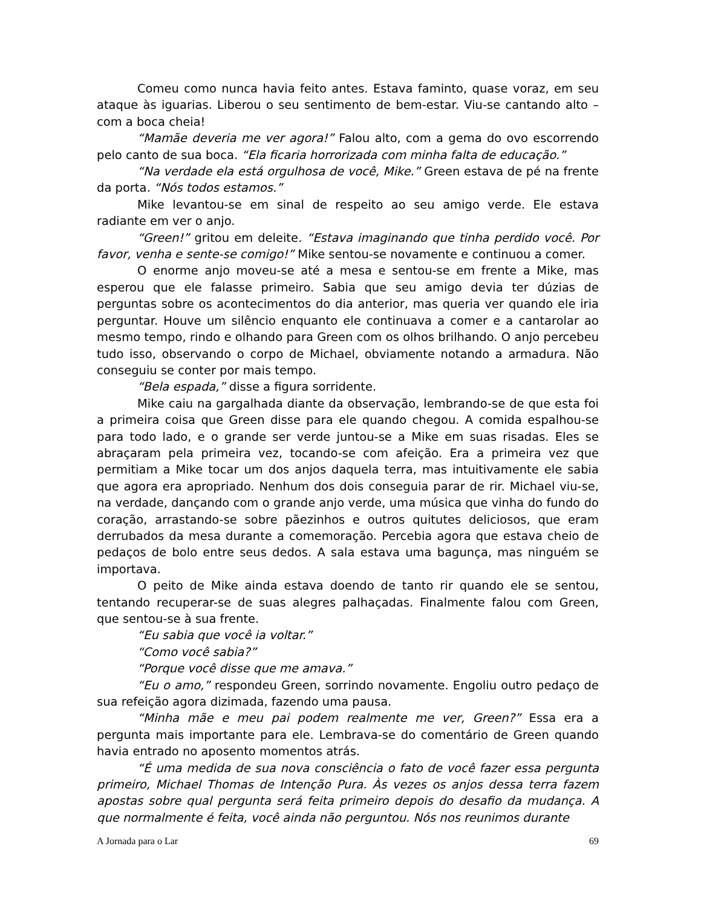Comeu como nunca havia feito antes. Estava faminto, quase voraz, em seu ataque às iguarias. Liberou o seu sentimento de bem-estar. Viu-se cantando alto – com a boca cheia!
“Mamãe deveria me ver agora!” Falou alto, com a gema do ovo escorrendo pelo canto de sua boca. “Ela ficaria horrorizada com minha falta de educação.”
“Na verdade ela está orgulhosa de você, Mike.” Green estava de pé na frente da porta. “Nós todos estamos.”
Mike levantou-se em sinal de respeito ao seu amigo verde. Ele estava radiante em ver o anjo.
“Green!” gritou em deleite. “Estava imaginando que tinha perdido você. Por favor, venha e sente-se comigo!” Mike sentou-se novamente e continuou a comer.
O enorme anjo moveu-se até a mesa e sentou-se em frente a Mike, mas esperou que ele falasse primeiro. Sabia que seu amigo devia ter dúzias de perguntas sobre os acontecimentos do dia anterior, mas queria ver quando ele iria perguntar. Houve um silêncio enquanto ele continuava a comer e a cantarolar ao mesmo tempo, rindo e olhando para Green com os olhos brilhando. O anjo percebeu tudo isso, observando o corpo de Michael, obviamente notando a armadura. Não conseguiu se conter por mais tempo.
“Bela espada,” disse a figura sorridente.
Mike caiu na gargalhada diante da observação, lembrando-se de que esta foi a primeira coisa que Green disse para ele quando chegou. A comida espalhou-se para todo lado, e o grande ser verde juntou-se a Mike em suas risadas. Eles se abraçaram pela primeira vez, tocando-se com afeição. Era a primeira vez que permitiam a Mike tocar um dos anjos daquela terra, mas intuitivamente ele sabia que agora era apropriado. Nenhum dos dois conseguia parar de rir. Michael viu-se, na verdade, dançando com o grande anjo verde, uma música que vinha do fundo do coração, arrastando-se sobre pãezinhos e outros quitutes deliciosos, que eram derrubados da mesa durante a comemoração. Percebia agora que estava cheio de pedaços de bolo entre seus dedos. A sala estava uma bagunça, mas ninguém se importava.
O peito de Mike ainda estava doendo de tanto rir quando ele se sentou, tentando recuperar-se de suas alegres palhaçadas. Finalmente falou com Green, que sentou-se à sua frente.
“Eu sabia que você ia voltar.”
“Como você sabia?”
“Porque você disse que me amava.”
“Eu o amo,” respondeu Green, sorrindo novamente. Engoliu outro pedaço de sua refeição agora dizimada, fazendo uma pausa.
“Minha mãe e meu pai podem realmente me ver, Green?” Essa era a pergunta mais importante para ele. Lembrava-se do comentário de Green quando havia entrado no aposento momentos atrás.
“É uma medida de sua nova consciência o fato de você fazer essa pergunta primeiro, Michael Thomas de Intenção Pura. Às vezes os anjos dessa terra fazem apostas sobre qual pergunta será feita primeiro depois do desafio da mudança. A que normalmente é feita, você ainda não perguntou. Nós nos reunimos durante
A Jornada para o Lar 69